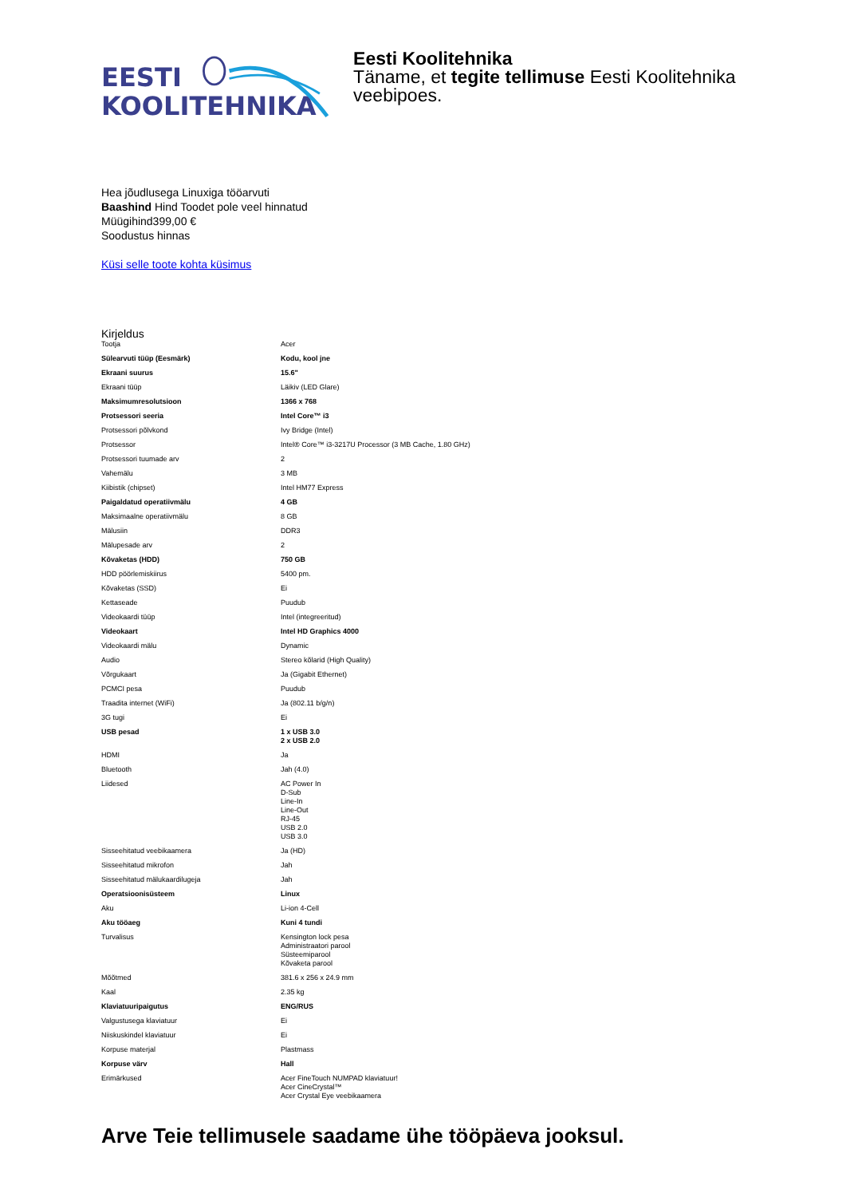EESTI
KOOLITEHNIKA
Eesti Koolitehnika
Täname, et tegite tellimuse Eesti Koolitehnika veebipoes.
Hea jõudlusega Linuxiga tööarvuti
Baashind Hind Toodet pole veel hinnatud
Müügihind399,00 €
Soodustus hinnas
Küsi selle toote kohta küsimus
Kirjeldus
| Tootja | Acer |
| Sülearvuti tüüp (Eesmärk) | Kodu, kool jne |
| Ekraani suurus | 15.6" |
| Ekraani tüüp | Läikiv (LED Glare) |
| Maksimumresolutsioon | 1366 x 768 |
| Protsessori seeria | Intel Core™ i3 |
| Protsessori põlvkond | Ivy Bridge (Intel) |
| Protsessor | Intel® Core™ i3-3217U Processor (3 MB Cache, 1.80 GHz) |
| Protsessori tuumade arv | 2 |
| Vahemälu | 3 MB |
| Kiibistik (chipset) | Intel HM77 Express |
| Paigaldatud operatiivmälu | 4 GB |
| Maksimaalne operatiivmälu | 8 GB |
| Mälusiin | DDR3 |
| Mälupesade arv | 2 |
| Kõvaketas (HDD) | 750 GB |
| HDD pöörlemiskiirus | 5400 pm. |
| Kõvaketas (SSD) | Ei |
| Kettaseade | Puudub |
| Videokaardi tüüp | Intel (integreeritud) |
| Videokaart | Intel HD Graphics 4000 |
| Videokaardi mälu | Dynamic |
| Audio | Stereo kõlarid (High Quality) |
| Võrgukaart | Ja (Gigabit Ethernet) |
| PCMCI pesa | Puudub |
| Traadita internet (WiFi) | Ja (802.11 b/g/n) |
| 3G tugi | Ei |
| USB pesad | 1 x USB 3.0 2 x USB 2.0 |
| HDMI | Ja |
| Bluetooth | Jah (4.0) |
| Liidesed | AC Power In D-Sub Line-In Line-Out RJ-45 USB 2.0 USB 3.0 |
| Sisseehitatud veebikaamera | Ja (HD) |
| Sisseehitatud mikrofon | Jah |
| Sisseehitatud mälukaardilugeja | Jah |
| Operatsioonisüsteem | Linux |
| Aku | Li-ion 4-Cell |
| Aku tööaeg | Kuni 4 tundi |
| Turvalisus | Kensington lock pesa Administraatori parool Süsteemiparool Kõvaketa parool |
| Mõõtmed | 381.6 x 256 x 24.9 mm |
| Kaal | 2.35 kg |
| Klaviatuuripaigutus | ENG/RUS |
| Valgustusega klaviatuur | Ei |
| Niiskuskindel klaviatuur | Ei |
| Korpuse materjal | Plastmass |
| Korpuse värv | Hall |
| Erimärkused | Acer FineTouch NUMPAD klaviatuur! Acer CineCrystal™ Acer Crystal Eye veebikaamera |
Arve Teie tellimusele saadame ühe tööpäeva jooksul.